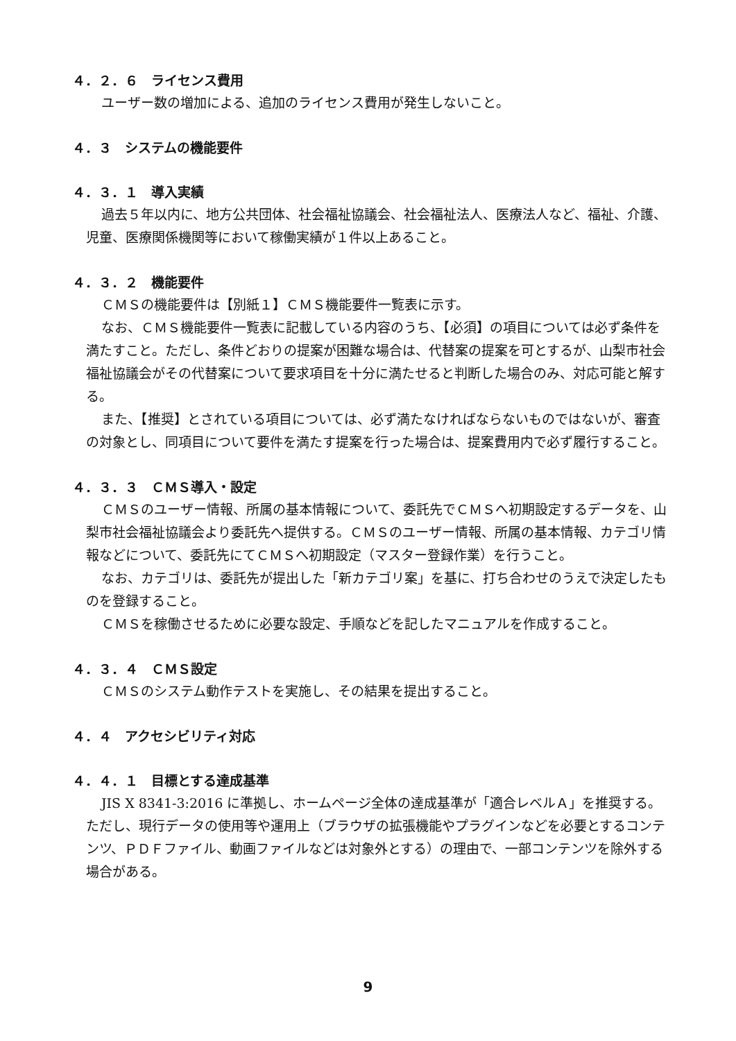４．２．６　ライセンス費用
ユーザー数の増加による、追加のライセンス費用が発生しないこと。
４．３　システムの機能要件
４．３．１　導入実績
過去５年以内に、地方公共団体、社会福祉協議会、社会福祉法人、医療法人など、福祉、介護、児童、医療関係機関等において稼働実績が１件以上あること。
４．３．２　機能要件
ＣＭＳの機能要件は【別紙１】ＣＭＳ機能要件一覧表に示す。
なお、ＣＭＳ機能要件一覧表に記載している内容のうち、【必須】の項目については必ず条件を満たすこと。ただし、条件どおりの提案が困難な場合は、代替案の提案を可とするが、山梨市社会福祉協議会がその代替案について要求項目を十分に満たせると判断した場合のみ、対応可能と解する。
また、【推奨】とされている項目については、必ず満たなければならないものではないが、審査の対象とし、同項目について要件を満たす提案を行った場合は、提案費用内で必ず履行すること。
４．３．３　ＣＭＳ導入・設定
ＣＭＳのユーザー情報、所属の基本情報について、委託先でＣＭＳへ初期設定するデータを、山梨市社会福祉協議会より委託先へ提供する。ＣＭＳのユーザー情報、所属の基本情報、カテゴリ情報などについて、委託先にてＣＭＳへ初期設定（マスター登録作業）を行うこと。
なお、カテゴリは、委託先が提出した「新カテゴリ案」を基に、打ち合わせのうえで決定したものを登録すること。
ＣＭＳを稼働させるために必要な設定、手順などを記したマニュアルを作成すること。
４．３．４　ＣＭＳ設定
ＣＭＳのシステム動作テストを実施し、その結果を提出すること。
４．４　アクセシビリティ対応
４．４．１　目標とする達成基準
JIS X 8341-3:2016 に準拠し、ホームページ全体の達成基準が「適合レベルＡ」を推奨する。ただし、現行データの使用等や運用上（ブラウザの拡張機能やプラグインなどを必要とするコンテンツ、ＰＤＦファイル、動画ファイルなどは対象外とする）の理由で、一部コンテンツを除外する場合がある。
9